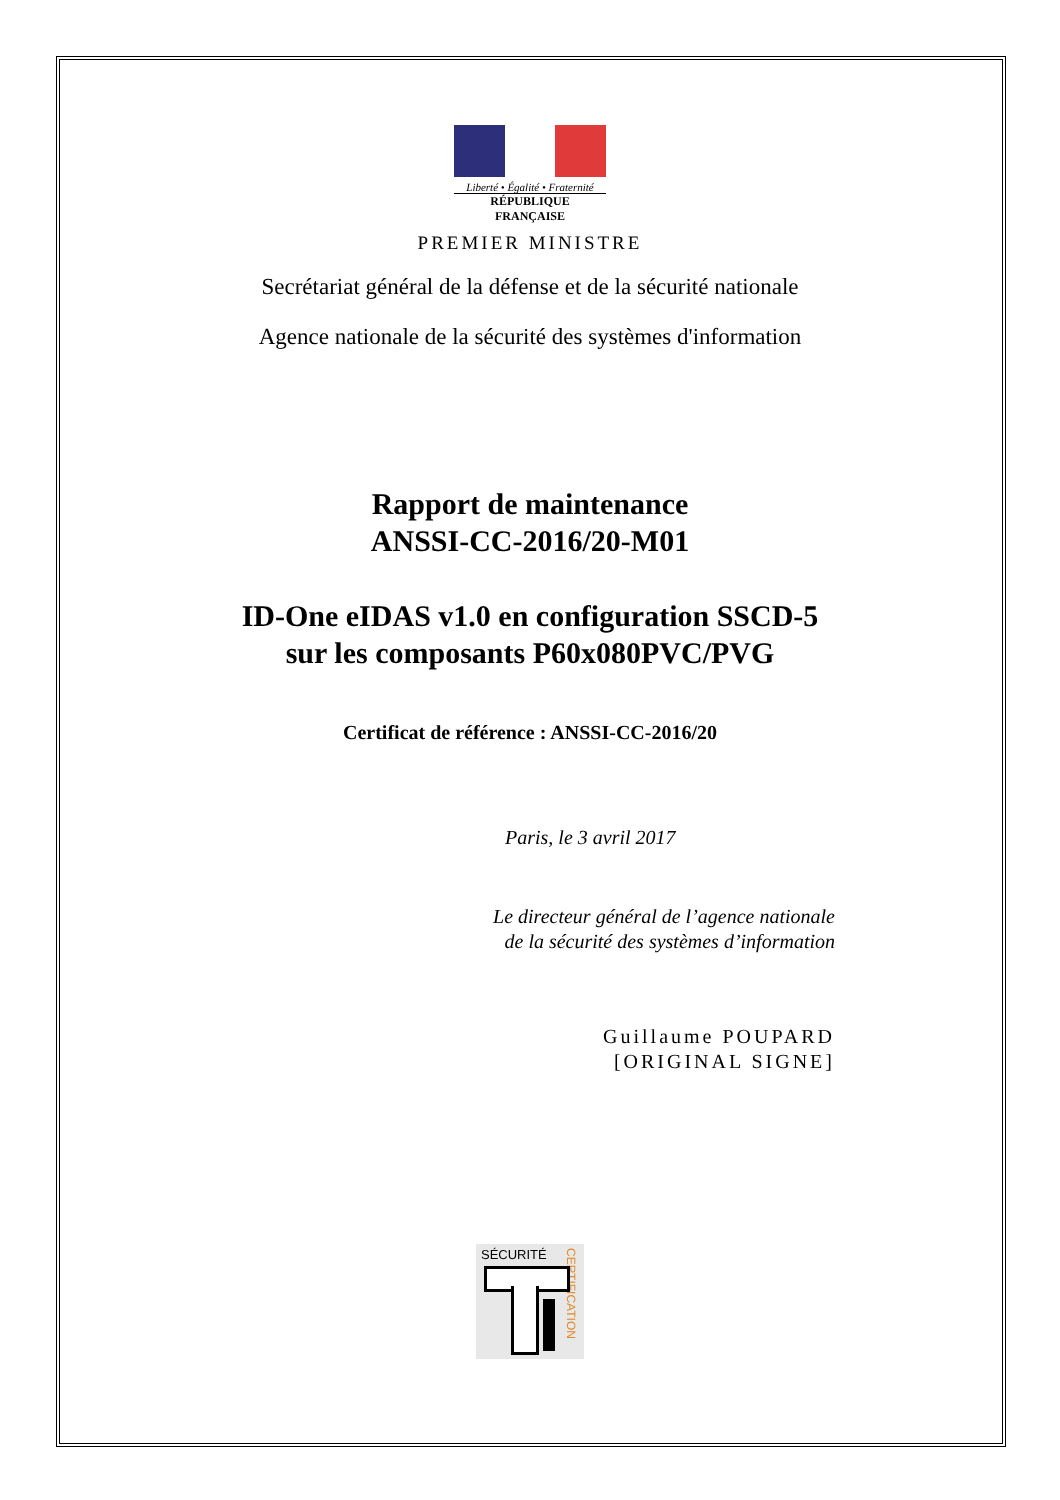Liberté • Égalité • Fraternité
RÉPUBLIQUE FRANÇAISE
PREMIER MINISTRE
Secrétariat général de la défense et de la sécurité nationale
Agence nationale de la sécurité des systèmes d'information
Rapport de maintenance
ANSSI-CC-2016/20-M01
ID-One eIDAS v1.0 en configuration SSCD-5
sur les composants P60x080PVC/PVG
Certificat de référence : ANSSI-CC-2016/20
Paris, le 3 avril 2017
Le directeur général de l’agence nationale
de la sécurité des systèmes d’information
Guillaume POUPARD
[ORIGINAL SIGNE]
SÉCURITÉ
CERTIFICATION